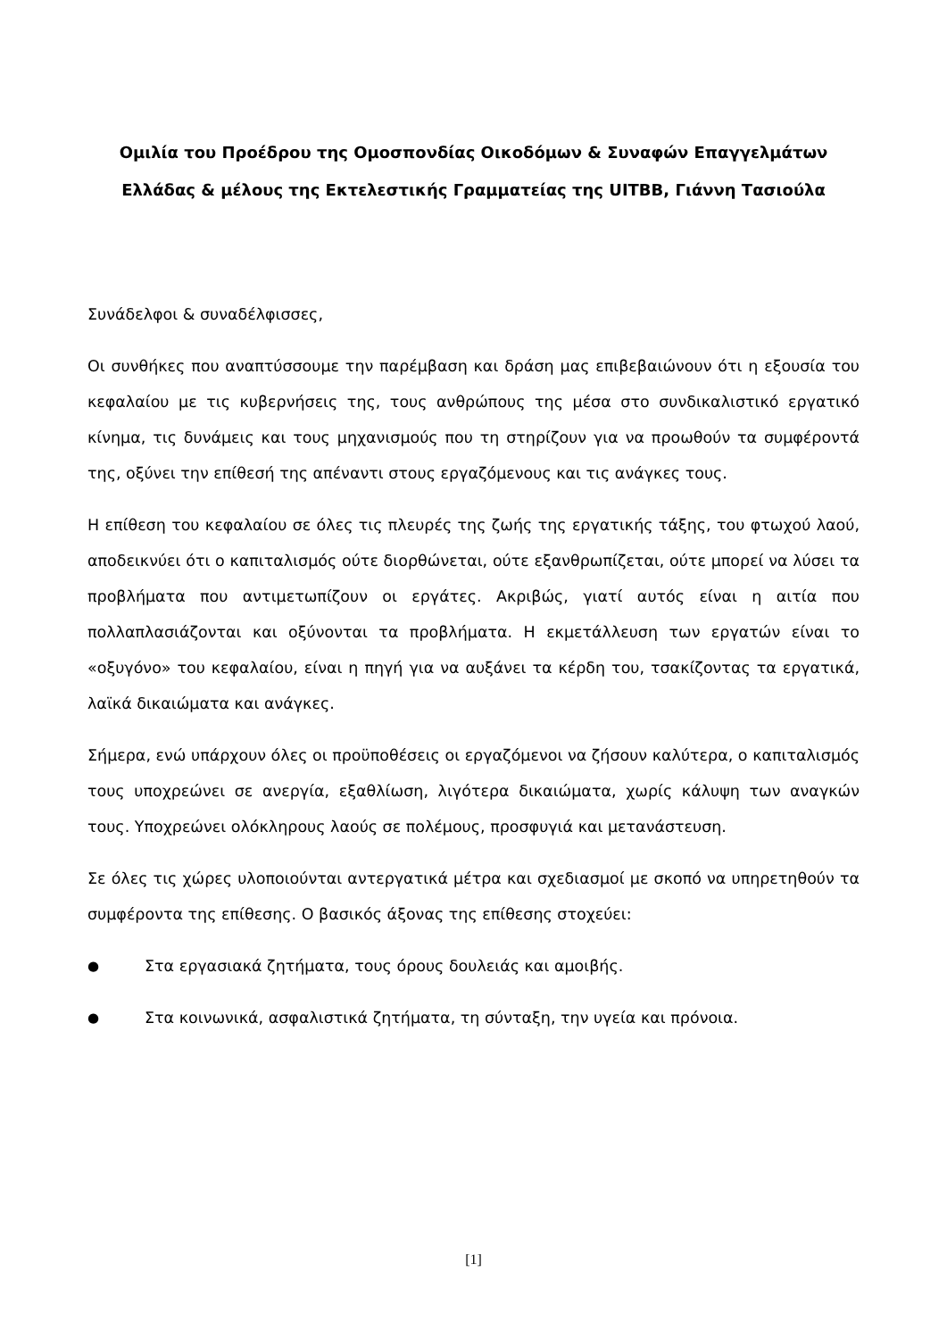Ομιλία του Προέδρου της Ομοσπονδίας Οικοδόμων & Συναφών Επαγγελμάτων Ελλάδας & μέλους της Εκτελεστικής Γραμματείας της UITBB, Γιάννη Τασιούλα
Συνάδελφοι & συναδέλφισσες,
Οι συνθήκες που αναπτύσσουμε την παρέμβαση και δράση μας επιβεβαιώνουν ότι η εξουσία του κεφαλαίου με τις κυβερνήσεις της, τους ανθρώπους της μέσα στο συνδικαλιστικό εργατικό κίνημα, τις δυνάμεις και τους μηχανισμούς που τη στηρίζουν για να προωθούν τα συμφέροντά της, οξύνει την επίθεσή της απέναντι στους εργαζόμενους και τις ανάγκες τους.
Η επίθεση του κεφαλαίου σε όλες τις πλευρές της ζωής της εργατικής τάξης, του φτωχού λαού, αποδεικνύει ότι ο καπιταλισμός ούτε διορθώνεται, ούτε εξανθρωπίζεται, ούτε μπορεί να λύσει τα προβλήματα που αντιμετωπίζουν οι εργάτες. Ακριβώς, γιατί αυτός είναι η αιτία που πολλαπλασιάζονται και οξύνονται τα προβλήματα. Η εκμετάλλευση των εργατών είναι το «οξυγόνο» του κεφαλαίου, είναι η πηγή για να αυξάνει τα κέρδη του, τσακίζοντας τα εργατικά, λαϊκά δικαιώματα και ανάγκες.
Σήμερα, ενώ υπάρχουν όλες οι προϋποθέσεις οι εργαζόμενοι να ζήσουν καλύτερα, ο καπιταλισμός τους υποχρεώνει σε ανεργία, εξαθλίωση, λιγότερα δικαιώματα, χωρίς κάλυψη των αναγκών τους. Υποχρεώνει ολόκληρους λαούς σε πολέμους, προσφυγιά και μετανάστευση.
Σε όλες τις χώρες υλοποιούνται αντεργατικά μέτρα και σχεδιασμοί με σκοπό να υπηρετηθούν τα συμφέροντα της επίθεσης. Ο βασικός άξονας της επίθεσης στοχεύει:
● Στα εργασιακά ζητήματα, τους όρους δουλειάς και αμοιβής.
● Στα κοινωνικά, ασφαλιστικά ζητήματα, τη σύνταξη, την υγεία και πρόνοια.
[1]